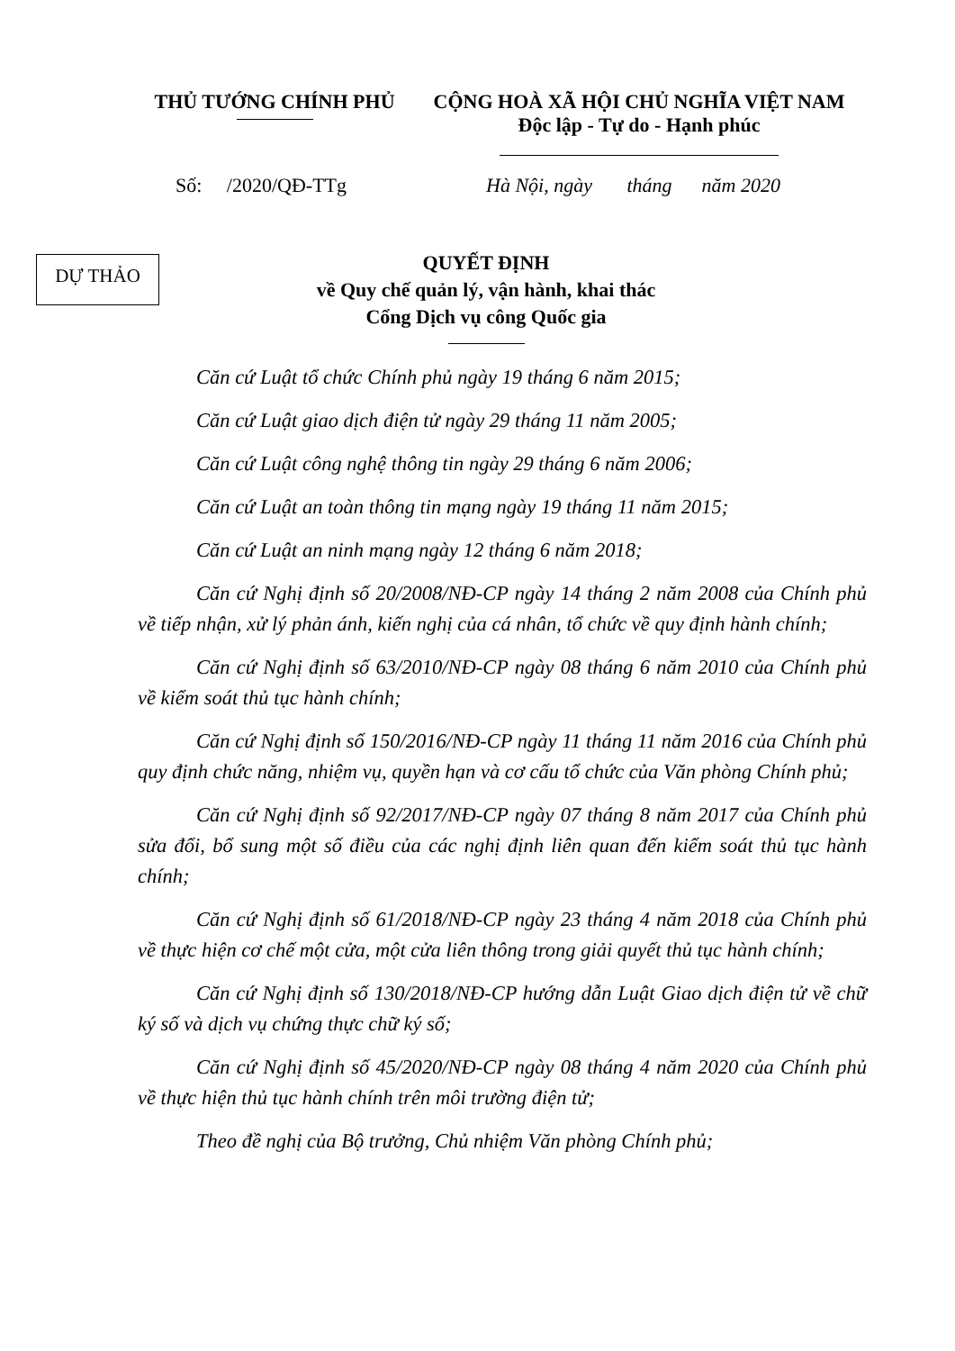THỦ TƯỚNG CHÍNH PHỦ CỘNG HOÀ XÃ HỘI CHỦ NGHĨA VIỆT NAM
Độc lập - Tự do - Hạnh phúc
Số: /2020/QĐ-TTg Hà Nội, ngày tháng năm 2020
DỰ THẢO
QUYẾT ĐỊNH
về Quy chế quản lý, vận hành, khai thác
Cổng Dịch vụ công Quốc gia
Căn cứ Luật tổ chức Chính phủ ngày 19 tháng 6 năm 2015;
Căn cứ Luật giao dịch điện tử ngày 29 tháng 11 năm 2005;
Căn cứ Luật công nghệ thông tin ngày 29 tháng 6 năm 2006;
Căn cứ Luật an toàn thông tin mạng ngày 19 tháng 11 năm 2015;
Căn cứ Luật an ninh mạng ngày 12 tháng 6 năm 2018;
Căn cứ Nghị định số 20/2008/NĐ-CP ngày 14 tháng 2 năm 2008 của Chính phủ về tiếp nhận, xử lý phản ánh, kiến nghị của cá nhân, tổ chức về quy định hành chính;
Căn cứ Nghị định số 63/2010/NĐ-CP ngày 08 tháng 6 năm 2010 của Chính phủ về kiểm soát thủ tục hành chính;
Căn cứ Nghị định số 150/2016/NĐ-CP ngày 11 tháng 11 năm 2016 của Chính phủ quy định chức năng, nhiệm vụ, quyền hạn và cơ cấu tổ chức của Văn phòng Chính phủ;
Căn cứ Nghị định số 92/2017/NĐ-CP ngày 07 tháng 8 năm 2017 của Chính phủ sửa đổi, bổ sung một số điều của các nghị định liên quan đến kiểm soát thủ tục hành chính;
Căn cứ Nghị định số 61/2018/NĐ-CP ngày 23 tháng 4 năm 2018 của Chính phủ về thực hiện cơ chế một cửa, một cửa liên thông trong giải quyết thủ tục hành chính;
Căn cứ Nghị định số 130/2018/NĐ-CP hướng dẫn Luật Giao dịch điện tử về chữ ký số và dịch vụ chứng thực chữ ký số;
Căn cứ Nghị định số 45/2020/NĐ-CP ngày 08 tháng 4 năm 2020 của Chính phủ về thực hiện thủ tục hành chính trên môi trường điện tử;
Theo đề nghị của Bộ trưởng, Chủ nhiệm Văn phòng Chính phủ;